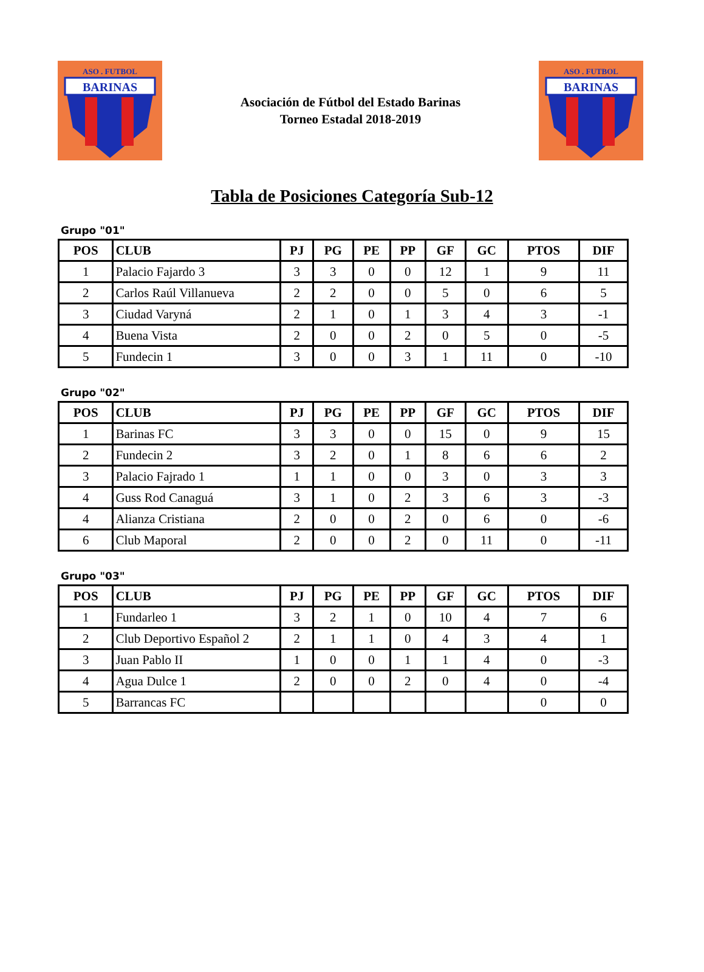BARINAS
ASO . FUTBOL
Asociación de Fútbol del Estado Barinas
Torneo Estadal 2018-2019
BARINAS
ASO . FUTBOL
Tabla de Posiciones Categoría Sub-12
Grupo "01"
| POS | CLUB | PJ | PG | PE | PP | GF | GC | PTOS | DIF |
| --- | --- | --- | --- | --- | --- | --- | --- | --- | --- |
| 1 | Palacio Fajardo 3 | 3 | 3 | 0 | 0 | 12 | 1 | 9 | 11 |
| 2 | Carlos Raúl Villanueva | 2 | 2 | 0 | 0 | 5 | 0 | 6 | 5 |
| 3 | Ciudad Varyná | 2 | 1 | 0 | 1 | 3 | 4 | 3 | -1 |
| 4 | Buena Vista | 2 | 0 | 0 | 2 | 0 | 5 | 0 | -5 |
| 5 | Fundecin 1 | 3 | 0 | 0 | 3 | 1 | 11 | 0 | -10 |
Grupo "02"
| POS | CLUB | PJ | PG | PE | PP | GF | GC | PTOS | DIF |
| --- | --- | --- | --- | --- | --- | --- | --- | --- | --- |
| 1 | Barinas FC | 3 | 3 | 0 | 0 | 15 | 0 | 9 | 15 |
| 2 | Fundecin 2 | 3 | 2 | 0 | 1 | 8 | 6 | 6 | 2 |
| 3 | Palacio Fajrado 1 | 1 | 1 | 0 | 0 | 3 | 0 | 3 | 3 |
| 4 | Guss Rod Canaguá | 3 | 1 | 0 | 2 | 3 | 6 | 3 | -3 |
| 4 | Alianza Cristiana | 2 | 0 | 0 | 2 | 0 | 6 | 0 | -6 |
| 6 | Club Maporal | 2 | 0 | 0 | 2 | 0 | 11 | 0 | -11 |
Grupo "03"
| POS | CLUB | PJ | PG | PE | PP | GF | GC | PTOS | DIF |
| --- | --- | --- | --- | --- | --- | --- | --- | --- | --- |
| 1 | Fundarleo 1 | 3 | 2 | 1 | 0 | 10 | 4 | 7 | 6 |
| 2 | Club Deportivo Español 2 | 2 | 1 | 1 | 0 | 4 | 3 | 4 | 1 |
| 3 | Juan Pablo II | 1 | 0 | 0 | 1 | 1 | 4 | 0 | -3 |
| 4 | Agua Dulce 1 | 2 | 0 | 0 | 2 | 0 | 4 | 0 | -4 |
| 5 | Barrancas FC | | | | | | | 0 | 0 |